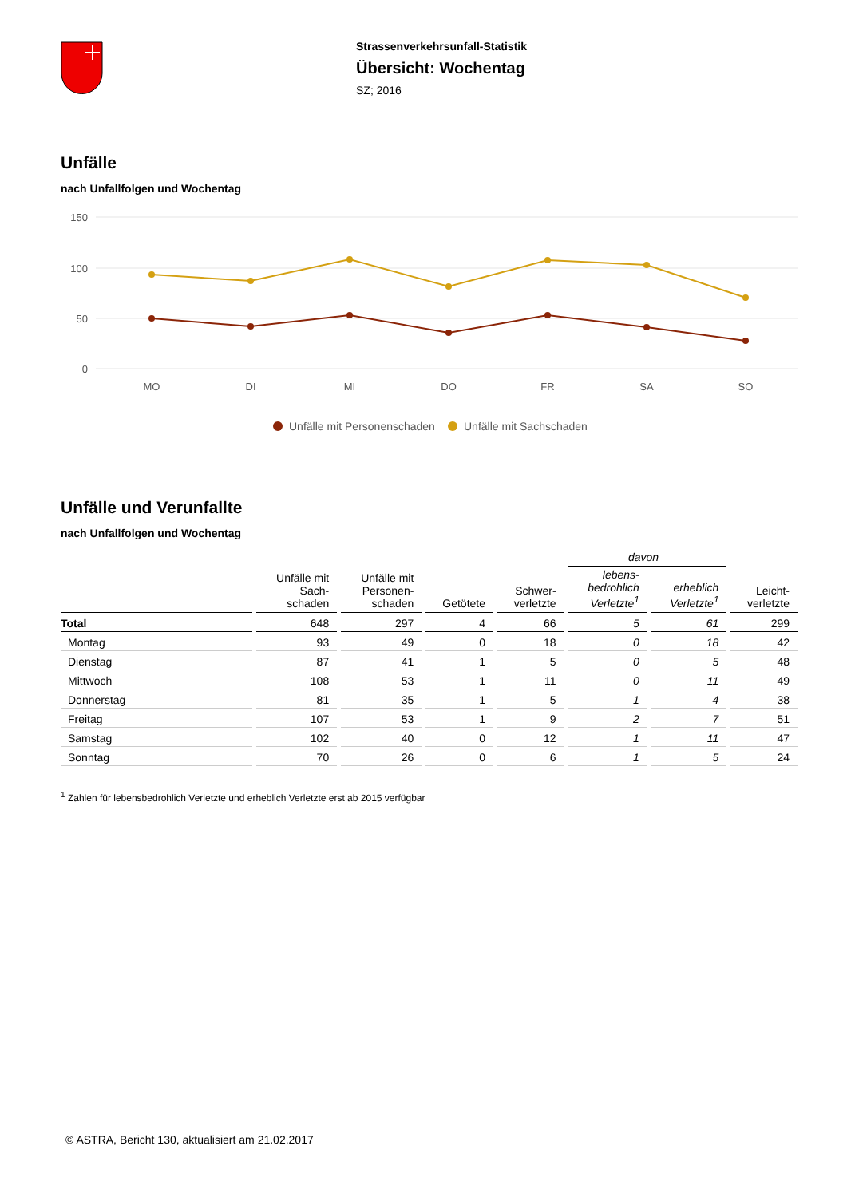Strassenverkehrsunfall-Statistik
Übersicht: Wochentag
SZ; 2016
Unfälle
nach Unfallfolgen und Wochentag
150
100
50
0
MO
DI
MI
DO
FR
SA
SO
Unfälle mit Personenschaden
Unfälle mit Sachschaden
Unfälle und Verunfallte
nach Unfallfolgen und Wochentag
| | | | | | davon | | |
| --- | --- | --- | --- | --- | --- | --- | --- |
| | Unfälle mit Sach- schaden | Unfälle mit Personen- schaden | Getötete | Schwer- verletzte | lebens- bedrohlich Verletzte<sup>1</sup> | erheblich Verletzte<sup>1</sup> | Leicht- verletzte |
| Total | 648 | 297 | 4 | 66 | 5 | 61 | 299 |
| Montag | 93 | 49 | 0 | 18 | 0 | 18 | 42 |
| Dienstag | 87 | 41 | 1 | 5 | 0 | 5 | 48 |
| Mittwoch | 108 | 53 | 1 | 11 | 0 | 11 | 49 |
| Donnerstag | 81 | 35 | 1 | 5 | 1 | 4 | 38 |
| Freitag | 107 | 53 | 1 | 9 | 2 | 7 | 51 |
| Samstag | 102 | 40 | 0 | 12 | 1 | 11 | 47 |
| Sonntag | 70 | 26 | 0 | 6 | 1 | 5 | 24 |
<sup>1</sup> Zahlen für lebensbedrohlich Verletzte und erheblich Verletzte erst ab 2015 verfügbar
© ASTRA, Bericht 130, aktualisiert am 21.02.2017